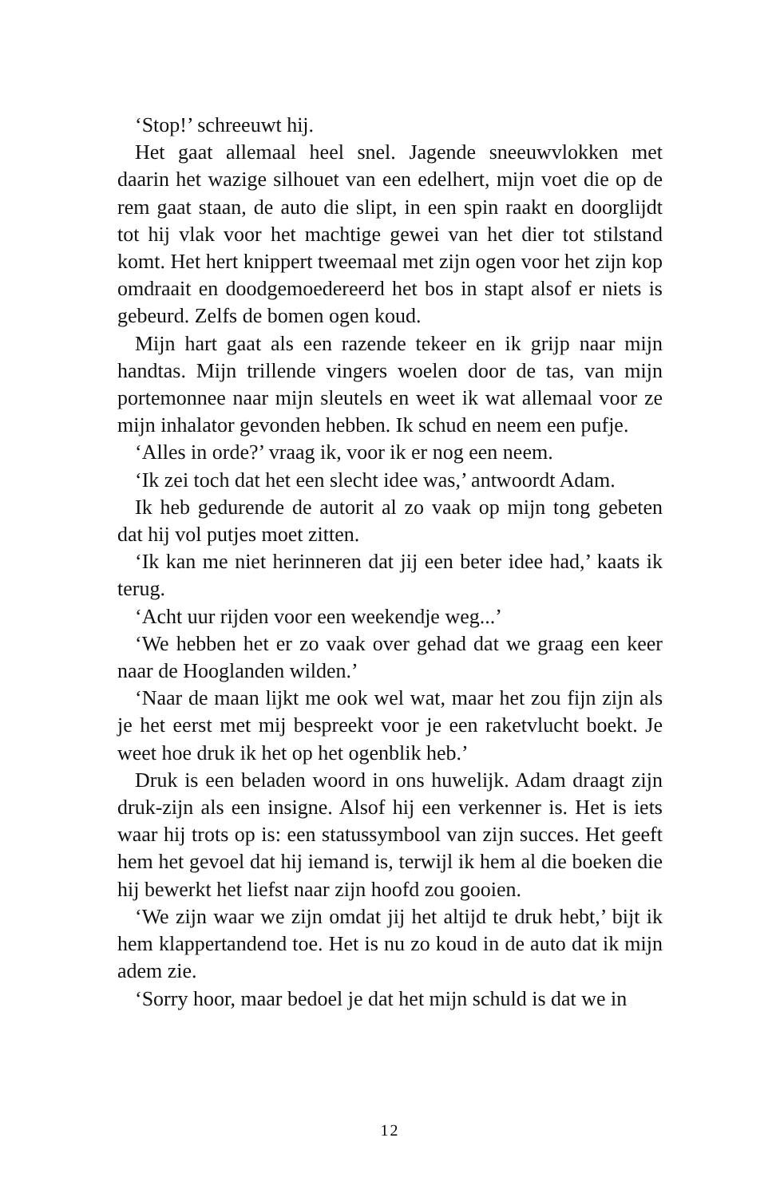‘Stop!’ schreeuwt hij.
Het gaat allemaal heel snel. Jagende sneeuwvlokken met daarin het wazige silhouet van een edelhert, mijn voet die op de rem gaat staan, de auto die slipt, in een spin raakt en doorglijdt tot hij vlak voor het machtige gewei van het dier tot stilstand komt. Het hert knippert tweemaal met zijn ogen voor het zijn kop omdraait en doodgemoedereerd het bos in stapt alsof er niets is gebeurd. Zelfs de bomen ogen koud.
Mijn hart gaat als een razende tekeer en ik grijp naar mijn handtas. Mijn trillende vingers woelen door de tas, van mijn portemonnee naar mijn sleutels en weet ik wat allemaal voor ze mijn inhalator gevonden hebben. Ik schud en neem een pufje.
‘Alles in orde?’ vraag ik, voor ik er nog een neem.
‘Ik zei toch dat het een slecht idee was,’ antwoordt Adam.
Ik heb gedurende de autorit al zo vaak op mijn tong gebeten dat hij vol putjes moet zitten.
‘Ik kan me niet herinneren dat jij een beter idee had,’ kaats ik terug.
‘Acht uur rijden voor een weekendje weg...’
‘We hebben het er zo vaak over gehad dat we graag een keer naar de Hooglanden wilden.’
‘Naar de maan lijkt me ook wel wat, maar het zou fijn zijn als je het eerst met mij bespreekt voor je een raketvlucht boekt. Je weet hoe druk ik het op het ogenblik heb.’
Druk is een beladen woord in ons huwelijk. Adam draagt zijn druk-zijn als een insigne. Alsof hij een verkenner is. Het is iets waar hij trots op is: een statussymbool van zijn succes. Het geeft hem het gevoel dat hij iemand is, terwijl ik hem al die boeken die hij bewerkt het liefst naar zijn hoofd zou gooien.
‘We zijn waar we zijn omdat jij het altijd te druk hebt,’ bijt ik hem klappertandend toe. Het is nu zo koud in de auto dat ik mijn adem zie.
‘Sorry hoor, maar bedoel je dat het mijn schuld is dat we in
12